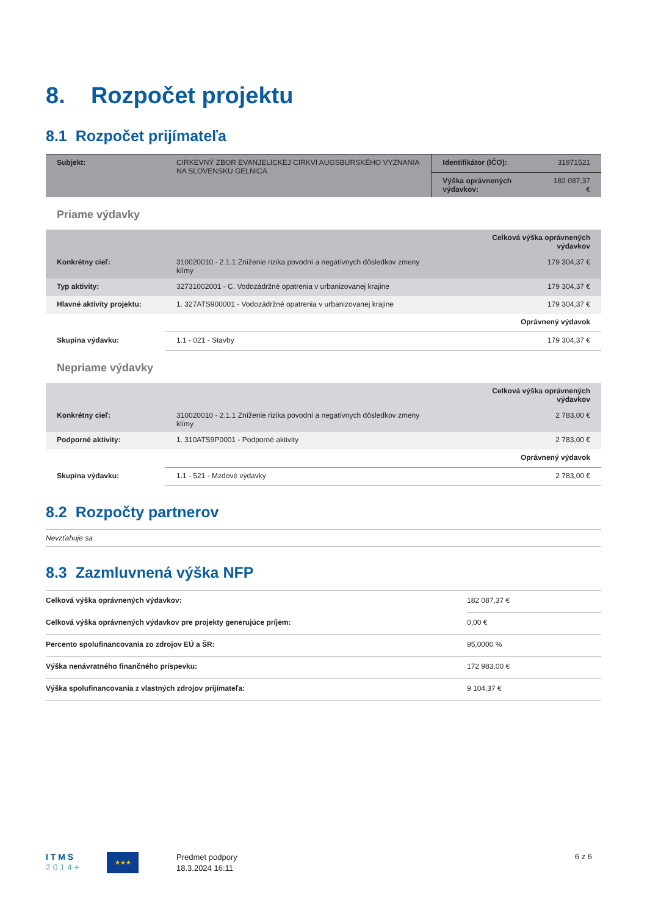8. Rozpočet projektu
8.1 Rozpočet prijímateľa
| Subjekt: | CIRKEVNÝ ZBOR EVANJELICKEJ CIRKVI AUGSBURSKÉHO VYZNANIA NA SLOVENSKU GELNICA | Identifikátor (IČO): | 31971521 |
| | | Výška oprávnených výdavkov: | 182 087,37 € |
Priame výdavky
| | | Celková výška oprávnených výdavkov |
| Konkrétny cieľ: | 310020010 - 2.1.1 Zníženie rizika povodní a negatívnych dôsledkov zmeny klímy | 179 304,37 € |
| Typ aktivity: | 32731002001 - C. Vodozádržné opatrenia v urbanizovanej krajine | 179 304,37 € |
| Hlavné aktivity projektu: | 1. 327ATS900001 - Vodozádržné opatrenia v urbanizovanej krajine | 179 304,37 € |
| | | Oprávnený výdavok |
| Skupina výdavku: | 1.1 - 021 - Stavby | 179 304,37 € |
Nepriame výdavky
| | | Celková výška oprávnených výdavkov |
| Konkrétny cieľ: | 310020010 - 2.1.1 Zníženie rizika povodní a negatívnych dôsledkov zmeny klímy | 2 783,00 € |
| Podporné aktivity: | 1. 310ATS9P0001 - Podporné aktivity | 2 783,00 € |
| | | Oprávnený výdavok |
| Skupina výdavku: | 1.1 - 521 - Mzdové výdavky | 2 783,00 € |
8.2 Rozpočty partnerov
Nevzťahuje sa
8.3 Zazmluvnená výška NFP
| Celková výška oprávnených výdavkov: | 182 087,37 € |
| Celková výška oprávnených výdavkov pre projekty generujúce príjem: | 0,00 € |
| Percento spolufinancovania zo zdrojov EÚ a ŠR: | 95,0000 % |
| Výška nenávratného finančného príspevku: | 172 983,00 € |
| Výška spolufinancovania z vlastných zdrojov prijímateľa: | 9 104,37 € |
I T M S
2 0 1 4 +
★★★
Predmet podpory
18.3.2024 16:11
6 z 6